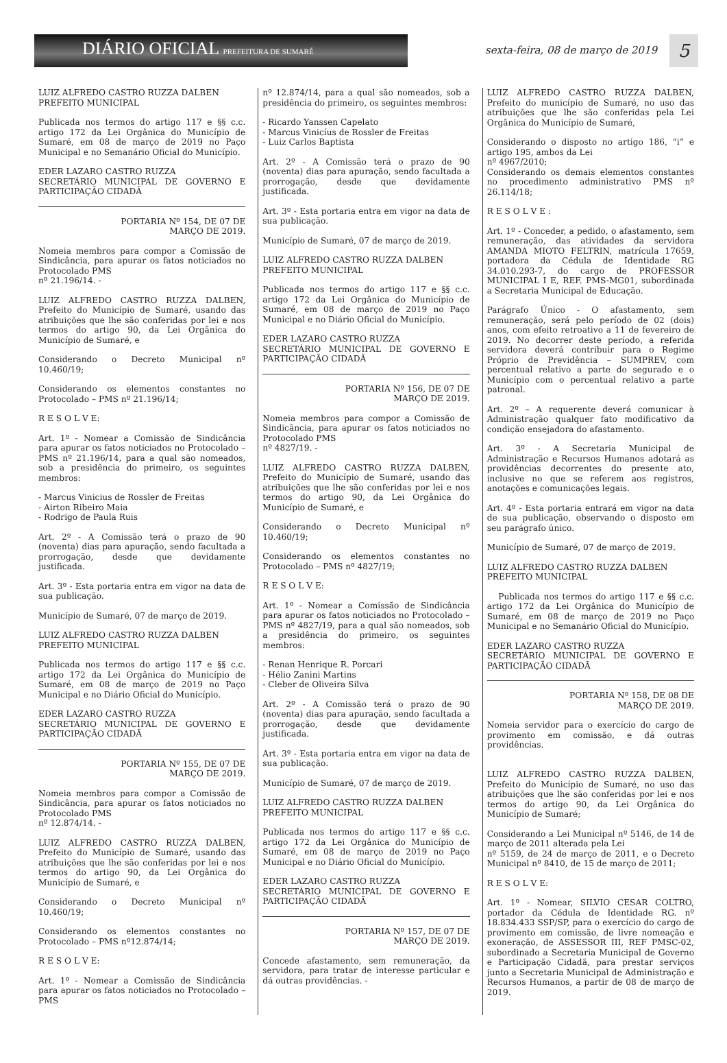DIÁRIO OFICIAL PREFEITURA DE SUMARÉ
sexta-feira, 08 de março de 2019
5
LUIZ ALFREDO CASTRO RUZZA DALBEN
PREFEITO MUNICIPAL
Publicada nos termos do artigo 117 e §§ c.c. artigo 172 da Lei Orgânica do Município de Sumaré, em 08 de março de 2019 no Paço Municipal e no Semanário Oficial do Município.
EDER LAZARO CASTRO RUZZA
SECRETÁRIO MUNICIPAL DE GOVERNO E PARTICIPAÇÃO CIDADÃ
PORTARIA Nº 154, DE 07 DE MARÇO DE 2019.
Nomeia membros para compor a Comissão de Sindicância, para apurar os fatos noticiados no Protocolado PMS
nº 21.196/14. -
LUIZ ALFREDO CASTRO RUZZA DALBEN, Prefeito do Município de Sumaré, usando das atribuições que lhe são conferidas por lei e nos termos do artigo 90, da Lei Orgânica do Município de Sumaré, e
Considerando o Decreto Municipal nº 10.460/19;
Considerando os elementos constantes no Protocolado – PMS nº 21.196/14;
R E S O L V E:
Art. 1º - Nomear a Comissão de Sindicância para apurar os fatos noticiados no Protocolado – PMS nº 21.196/14, para a qual são nomeados, sob a presidência do primeiro, os seguintes membros:
- Marcus Vinicius de Rossler de Freitas
- Airton Ribeiro Maia
- Rodrigo de Paula Ruis
Art. 2º - A Comissão terá o prazo de 90 (noventa) dias para apuração, sendo facultada a prorrogação, desde que devidamente justificada.
Art. 3º - Esta portaria entra em vigor na data de sua publicação.
Município de Sumaré, 07 de março de 2019.
LUIZ ALFREDO CASTRO RUZZA DALBEN
PREFEITO MUNICIPAL
Publicada nos termos do artigo 117 e §§ c.c. artigo 172 da Lei Orgânica do Município de Sumaré, em 08 de março de 2019 no Paço Municipal e no Diário Oficial do Município.
EDER LAZARO CASTRO RUZZA
SECRETÁRIO MUNICIPAL DE GOVERNO E PARTICIPAÇÃO CIDADÃ
PORTARIA Nº 155, DE 07 DE MARÇO DE 2019.
Nomeia membros para compor a Comissão de Sindicância, para apurar os fatos noticiados no Protocolado PMS
nº 12.874/14. -
LUIZ ALFREDO CASTRO RUZZA DALBEN, Prefeito do Município de Sumaré, usando das atribuições que lhe são conferidas por lei e nos termos do artigo 90, da Lei Orgânica do Município de Sumaré, e
Considerando o Decreto Municipal nº 10.460/19;
Considerando os elementos constantes no Protocolado – PMS nº12.874/14;
R E S O L V E:
Art. 1º - Nomear a Comissão de Sindicância para apurar os fatos noticiados no Protocolado – PMS
nº 12.874/14, para a qual são nomeados, sob a presidência do primeiro, os seguintes membros:
- Ricardo Yanssen Capelato
- Marcus Vinicíus de Rossler de Freitas
- Luiz Carlos Baptista
Art. 2º - A Comissão terá o prazo de 90 (noventa) dias para apuração, sendo facultada a prorrogação, desde que devidamente justificada.
Art. 3º - Esta portaria entra em vigor na data de sua publicação.
Município de Sumaré, 07 de março de 2019.
LUIZ ALFREDO CASTRO RUZZA DALBEN
PREFEITO MUNICIPAL
Publicada nos termos do artigo 117 e §§ c.c. artigo 172 da Lei Orgânica do Município de Sumaré, em 08 de março de 2019 no Paço Municipal e no Diário Oficial do Município.
EDER LAZARO CASTRO RUZZA
SECRETÁRIO MUNICIPAL DE GOVERNO E PARTICIPAÇÃO CIDADÃ
PORTARIA Nº 156, DE 07 DE MARÇO DE 2019.
Nomeia membros para compor a Comissão de Sindicância, para apurar os fatos noticiados no Protocolado PMS
nº 4827/19. -
LUIZ ALFREDO CASTRO RUZZA DALBEN, Prefeito do Município de Sumaré, usando das atribuições que lhe são conferidas por lei e nos termos do artigo 90, da Lei Orgânica do Município de Sumaré, e
Considerando o Decreto Municipal nº 10.460/19;
Considerando os elementos constantes no Protocolado – PMS nº 4827/19;
R E S O L V E:
Art. 1º - Nomear a Comissão de Sindicância para apurar os fatos noticiados no Protocolado – PMS nº 4827/19, para a qual são nomeados, sob a presidência do primeiro, os seguintes membros:
- Renan Henrique R. Porcari
- Hélio Zanini Martins
- Cleber de Oliveira Silva
Art. 2º - A Comissão terá o prazo de 90 (noventa) dias para apuração, sendo facultada a prorrogação, desde que devidamente justificada.
Art. 3º - Esta portaria entra em vigor na data de sua publicação.
Município de Sumaré, 07 de março de 2019.
LUIZ ALFREDO CASTRO RUZZA DALBEN
PREFEITO MUNICIPAL
Publicada nos termos do artigo 117 e §§ c.c. artigo 172 da Lei Orgânica do Município de Sumaré, em 08 de março de 2019 no Paço Municipal e no Diário Oficial do Município.
EDER LAZARO CASTRO RUZZA
SECRETÁRIO MUNICIPAL DE GOVERNO E PARTICIPAÇÃO CIDADÃ
PORTARIA Nº 157, DE 07 DE MARÇO DE 2019.
Concede afastamento, sem remuneração, da servidora, para tratar de interesse particular e dá outras providências. -
LUIZ ALFREDO CASTRO RUZZA DALBEN, Prefeito do município de Sumaré, no uso das atribuições que lhe são conferidas pela Lei Orgânica do Município de Sumaré,
Considerando o disposto no artigo 186, “i” e artigo 195, ambos da Lei
nº 4967/2010;
Considerando os demais elementos constantes no procedimento administrativo PMS nº 26.114/18;
R E S O L V E :
Art. 1º - Conceder, a pedido, o afastamento, sem remuneração, das atividades da servidora AMANDA MIOTO FELTRIN, matrícula 17659, portadora da Cédula de Identidade RG 34.010.293-7, do cargo de PROFESSOR MUNICIPAL I E, REF. PMS-MG01, subordinada a Secretaria Municipal de Educação.
Parágrafo Único - O afastamento, sem remuneração, será pelo período de 02 (dois) anos, com efeito retroativo a 11 de fevereiro de 2019. No decorrer deste período, a referida servidora deverá contribuir para o Regime Próprio de Previdência – SUMPREV, com percentual relativo a parte do segurado e o Município com o percentual relativo a parte patronal.
Art. 2º – A requerente deverá comunicar à Administração qualquer fato modificativo da condição ensejadora do afastamento.
Art. 3º - A Secretaria Municipal de Administração e Recursos Humanos adotará as providências decorrentes do presente ato, inclusive no que se referem aos registros, anotações e comunicações legais.
Art. 4º - Esta portaria entrará em vigor na data de sua publicação, observando o disposto em seu parágrafo único.
Município de Sumaré, 07 de março de 2019.
LUIZ ALFREDO CASTRO RUZZA DALBEN
PREFEITO MUNICIPAL
Publicada nos termos do artigo 117 e §§ c.c. artigo 172 da Lei Orgânica do Município de Sumaré, em 08 de março de 2019 no Paço Municipal e no Semanário Oficial do Município.
EDER LAZARO CASTRO RUZZA
SECRETÁRIO MUNICIPAL DE GOVERNO E PARTICIPAÇÃO CIDADÃ
PORTARIA Nº 158, DE 08 DE MARÇO DE 2019.
Nomeia servidor para o exercício do cargo de provimento em comissão, e dá outras providências.
LUIZ ALFREDO CASTRO RUZZA DALBEN, Prefeito do Município de Sumaré, no uso das atribuições que lhe são conferidas por lei e nos termos do artigo 90, da Lei Orgânica do Município de Sumaré;
Considerando a Lei Municipal nº 5146, de 14 de março de 2011 alterada pela Lei
nº 5159, de 24 de março de 2011, e o Decreto Municipal nº 8410, de 15 de março de 2011;
R E S O L V E:
Art. 1º - Nomear, SILVIO CESAR COLTRO, portador da Cédula de Identidade RG. nº 18.834.433 SSP/SP, para o exercício do cargo de provimento em comissão, de livre nomeação e exoneração, de ASSESSOR III, REF PMSC-02, subordinado a Secretaria Municipal de Governo e Participação Cidadã, para prestar serviços junto a Secretaria Municipal de Administração e Recursos Humanos, a partir de 08 de março de 2019.